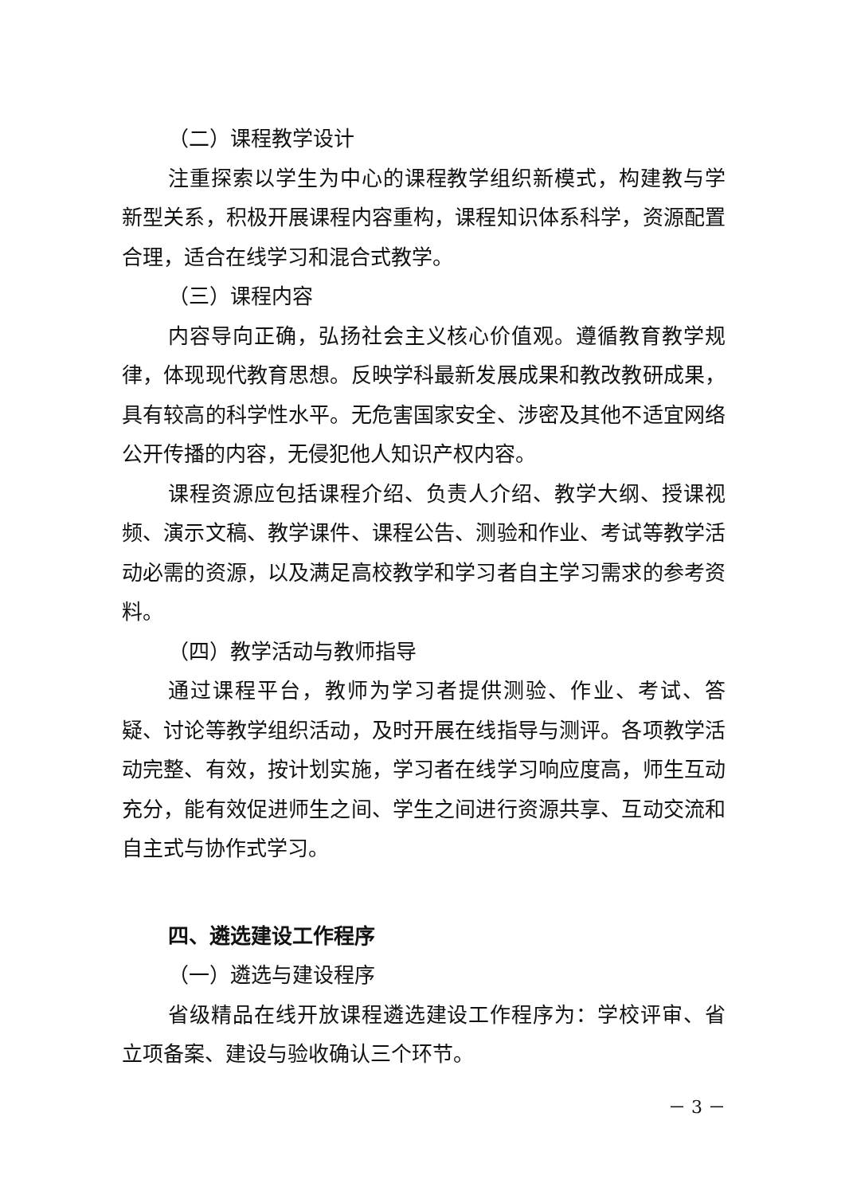（二）课程教学设计
注重探索以学生为中心的课程教学组织新模式，构建教与学新型关系，积极开展课程内容重构，课程知识体系科学，资源配置合理，适合在线学习和混合式教学。
（三）课程内容
内容导向正确，弘扬社会主义核心价值观。遵循教育教学规律，体现现代教育思想。反映学科最新发展成果和教改教研成果，具有较高的科学性水平。无危害国家安全、涉密及其他不适宜网络公开传播的内容，无侵犯他人知识产权内容。
课程资源应包括课程介绍、负责人介绍、教学大纲、授课视频、演示文稿、教学课件、课程公告、测验和作业、考试等教学活动必需的资源，以及满足高校教学和学习者自主学习需求的参考资料。
（四）教学活动与教师指导
通过课程平台，教师为学习者提供测验、作业、考试、答疑、讨论等教学组织活动，及时开展在线指导与测评。各项教学活动完整、有效，按计划实施，学习者在线学习响应度高，师生互动充分，能有效促进师生之间、学生之间进行资源共享、互动交流和自主式与协作式学习。
四、遴选建设工作程序
（一）遴选与建设程序
省级精品在线开放课程遴选建设工作程序为：学校评审、省立项备案、建设与验收确认三个环节。
－ 3 －